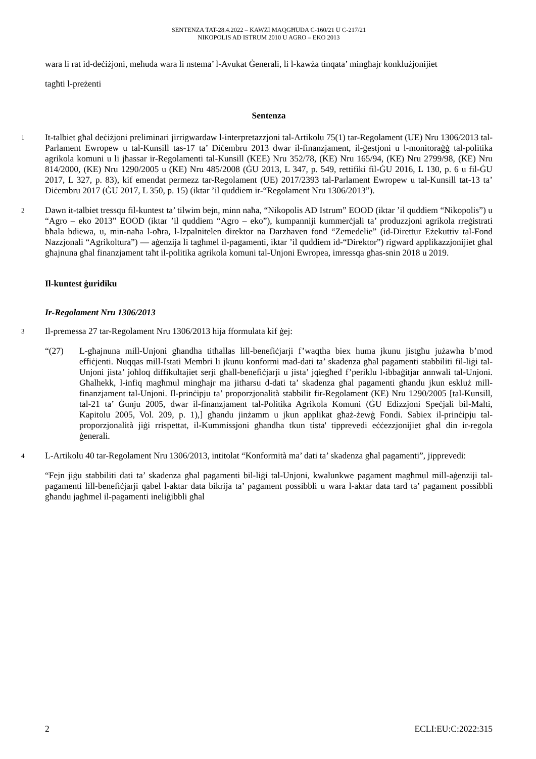SENTENZA TAT-28.4.2022 – KAWŻI MAQGĦUDA C-160/21 U C-217/21
NIKOPOLIS AD ISTRUM 2010 U AGRO – EKO 2013
wara li rat id-deċiżjoni, meħuda wara li nstema’ l-Avukat Ġenerali, li l-kawża tinqata’ mingħajr konklużjonijiet
tagħti l-preżenti
Sentenza
1
It-talbiet għal deċiżjoni preliminari jirrigwardaw l-interpretazzjoni tal-Artikolu 75(1) tar-Regolament (UE) Nru 1306/2013 tal-Parlament Ewropew u tal-Kunsill tas-17 ta’ Diċembru 2013 dwar il-finanzjament, il-ġestjoni u l-monitoraġġ tal-politika agrikola komuni u li jħassar ir-Regolamenti tal-Kunsill (KEE) Nru 352/78, (KE) Nru 165/94, (KE) Nru 2799/98, (KE) Nru 814/2000, (KE) Nru 1290/2005 u (KE) Nru 485/2008 (ĠU 2013, L 347, p. 549, rettifiki fil-ĠU 2016, L 130, p. 6 u fil-ĠU 2017, L 327, p. 83), kif emendat permezz tar-Regolament (UE) 2017/2393 tal-Parlament Ewropew u tal-Kunsill tat-13 ta’ Diċembru 2017 (ĠU 2017, L 350, p. 15) (iktar ’il quddiem ir-“Regolament Nru 1306/2013”).
2
Dawn it-talbiet tressqu fil-kuntest ta’ tilwim bejn, minn naħa, “Nikopolis AD Istrum” EOOD (iktar ’il quddiem “Nikopolis”) u “Agro – eko 2013” EOOD (iktar ’il quddiem “Agro – eko”), kumpanniji kummerċjali ta’ produzzjoni agrikola rreġistrati bħala bdiewa, u, min-naħa l-oħra, l-Izpalnitelen direktor na Darzhaven fond “Zemedelie” (id-Direttur Eżekuttiv tal-Fond Nazzjonali “Agrikoltura”) — aġenzija li tagħmel il-pagamenti, iktar ’il quddiem id-“Direktor”) rigward applikazzjonijiet għal għajnuna għal finanzjament taħt il-politika agrikola komuni tal-Unjoni Ewropea, imressqa għas-snin 2018 u 2019.
Il-kuntest ġuridiku
Ir-Regolament Nru 1306/2013
3
Il-premessa 27 tar-Regolament Nru 1306/2013 hija fformulata kif ġej:
“(27) L-għajnuna mill-Unjoni għandha titħallas lill-benefiċjarji f’waqtha biex huma jkunu jistgħu jużawha b’mod effiċjenti. Nuqqas mill-Istati Membri li jkunu konformi mad-dati ta’ skadenza għal pagamenti stabbiliti fil-liġi tal-Unjoni jista’ joħloq diffikultajiet serji għall-benefiċjarji u jista’ jqiegħed f’periklu l-ibbaġitjar annwali tal-Unjoni. Għalhekk, l-infiq magħmul mingħajr ma jitħarsu d-dati ta’ skadenza għal pagamenti għandu jkun eskluż mill-finanzjament tal-Unjoni. Il-prinċipju ta’ proporzjonalità stabbilit fir-Regolament (KE) Nru 1290/2005 [tal-Kunsill, tal-21 ta’ Ġunju 2005, dwar il-finanzjament tal-Politika Agrikola Komuni (ĠU Edizzjoni Speċjali bil-Malti, Kapitolu 2005, Vol. 209, p. 1),] għandu jinżamm u jkun applikat għaż-żewġ Fondi. Sabiex il-prinċipju tal-proporzjonalità jiġi rrispettat, il-Kummissjoni għandha tkun tista' tipprevedi eċċezzjonijiet għal din ir-regola ġenerali.
4
L-Artikolu 40 tar-Regolament Nru 1306/2013, intitolat “Konformità ma’ dati ta’ skadenza għal pagamenti”, jipprevedi:
“Fejn jiġu stabbiliti dati ta’ skadenza għal pagamenti bil-liġi tal-Unjoni, kwalunkwe pagament magħmul mill-aġenziji tal-pagamenti lill-benefiċjarji qabel l-aktar data bikrija ta’ pagament possibbli u wara l-aktar data tard ta’ pagament possibbli għandu jagħmel il-pagamenti ineliġibbli għal
2 ECLI:EU:C:2022:315